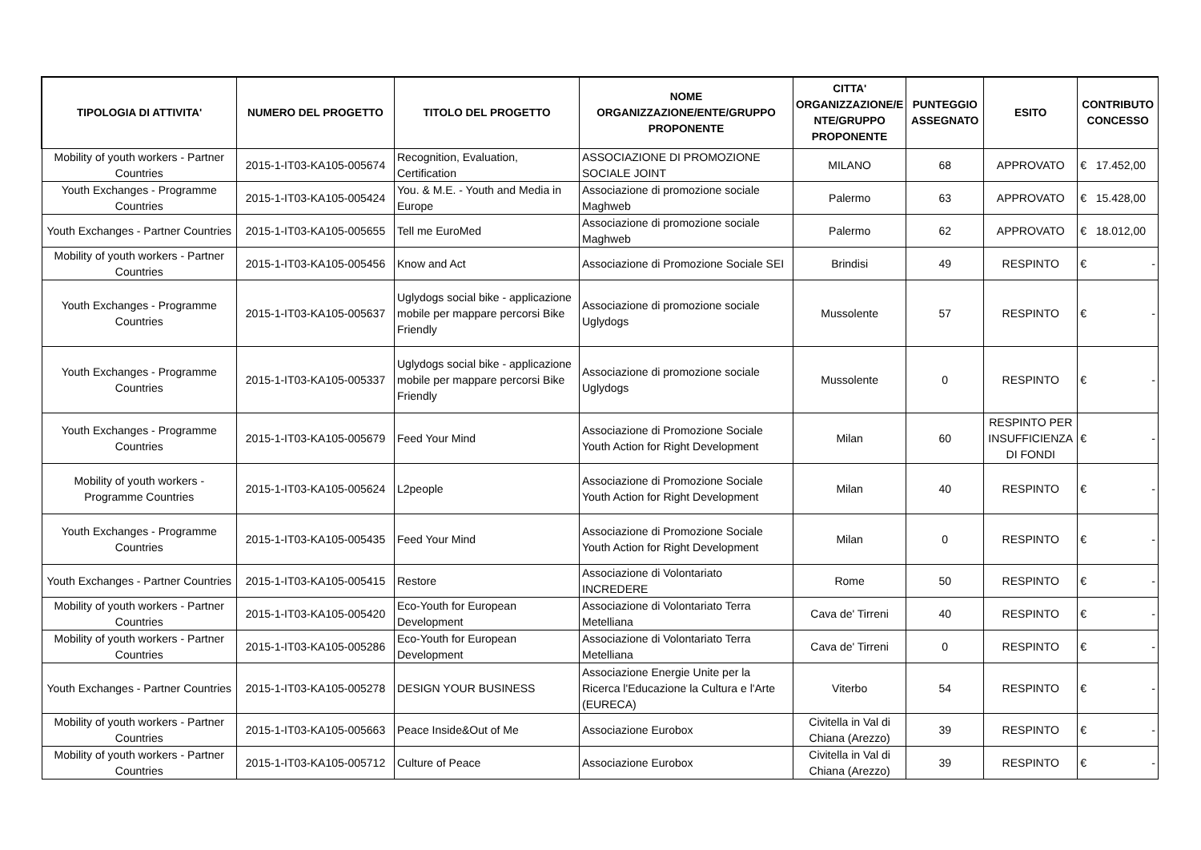| TIPOLOGIA DI ATTIVITA' | NUMERO DEL PROGETTO | TITOLO DEL PROGETTO | NOME ORGANIZZAZIONE/ENTE/GRUPPO PROPONENTE | CITTA' ORGANIZZAZIONE/E NTE/GRUPPO PROPONENTE | PUNTEGGIO ASSEGNATO | ESITO | CONTRIBUTO CONCESSO |
| --- | --- | --- | --- | --- | --- | --- | --- |
| Mobility of youth workers - Partner Countries | 2015-1-IT03-KA105-005674 | Recognition, Evaluation, Certification | ASSOCIAZIONE DI PROMOZIONE SOCIALE JOINT | MILANO | 68 | APPROVATO | € 17.452,00 |
| Youth Exchanges - Programme Countries | 2015-1-IT03-KA105-005424 | You. & M.E. - Youth and Media in Europe | Associazione di promozione sociale Maghweb | Palermo | 63 | APPROVATO | € 15.428,00 |
| Youth Exchanges - Partner Countries | 2015-1-IT03-KA105-005655 | Tell me EuroMed | Associazione di promozione sociale Maghweb | Palermo | 62 | APPROVATO | € 18.012,00 |
| Mobility of youth workers - Partner Countries | 2015-1-IT03-KA105-005456 | Know and Act | Associazione di Promozione Sociale SEI | Brindisi | 49 | RESPINTO | € - |
| Youth Exchanges - Programme Countries | 2015-1-IT03-KA105-005637 | Uglydogs social bike - applicazione mobile per mappare percorsi Bike Friendly | Associazione di promozione sociale Uglydogs | Mussolente | 57 | RESPINTO | € - |
| Youth Exchanges - Programme Countries | 2015-1-IT03-KA105-005337 | Uglydogs social bike - applicazione mobile per mappare percorsi Bike Friendly | Associazione di promozione sociale Uglydogs | Mussolente | 0 | RESPINTO | € - |
| Youth Exchanges - Programme Countries | 2015-1-IT03-KA105-005679 | Feed Your Mind | Associazione di Promozione Sociale Youth Action for Right Development | Milan | 60 | RESPINTO PER INSUFFICIENZA DI FONDI | € - |
| Mobility of youth workers - Programme Countries | 2015-1-IT03-KA105-005624 | L2people | Associazione di Promozione Sociale Youth Action for Right Development | Milan | 40 | RESPINTO | € - |
| Youth Exchanges - Programme Countries | 2015-1-IT03-KA105-005435 | Feed Your Mind | Associazione di Promozione Sociale Youth Action for Right Development | Milan | 0 | RESPINTO | € - |
| Youth Exchanges - Partner Countries | 2015-1-IT03-KA105-005415 | Restore | Associazione di Volontariato INCREDERE | Rome | 50 | RESPINTO | € - |
| Mobility of youth workers - Partner Countries | 2015-1-IT03-KA105-005420 | Eco-Youth for European Development | Associazione di Volontariato Terra Metelliana | Cava de' Tirreni | 40 | RESPINTO | € - |
| Mobility of youth workers - Partner Countries | 2015-1-IT03-KA105-005286 | Eco-Youth for European Development | Associazione di Volontariato Terra Metelliana | Cava de' Tirreni | 0 | RESPINTO | € - |
| Youth Exchanges - Partner Countries | 2015-1-IT03-KA105-005278 | DESIGN YOUR BUSINESS | Associazione Energie Unite per la Ricerca l'Educazione la Cultura e l'Arte (EURECA) | Viterbo | 54 | RESPINTO | € - |
| Mobility of youth workers - Partner Countries | 2015-1-IT03-KA105-005663 | Peace Inside&Out of Me | Associazione Eurobox | Civitella in Val di Chiana (Arezzo) | 39 | RESPINTO | € - |
| Mobility of youth workers - Partner Countries | 2015-1-IT03-KA105-005712 | Culture of Peace | Associazione Eurobox | Civitella in Val di Chiana (Arezzo) | 39 | RESPINTO | € - |